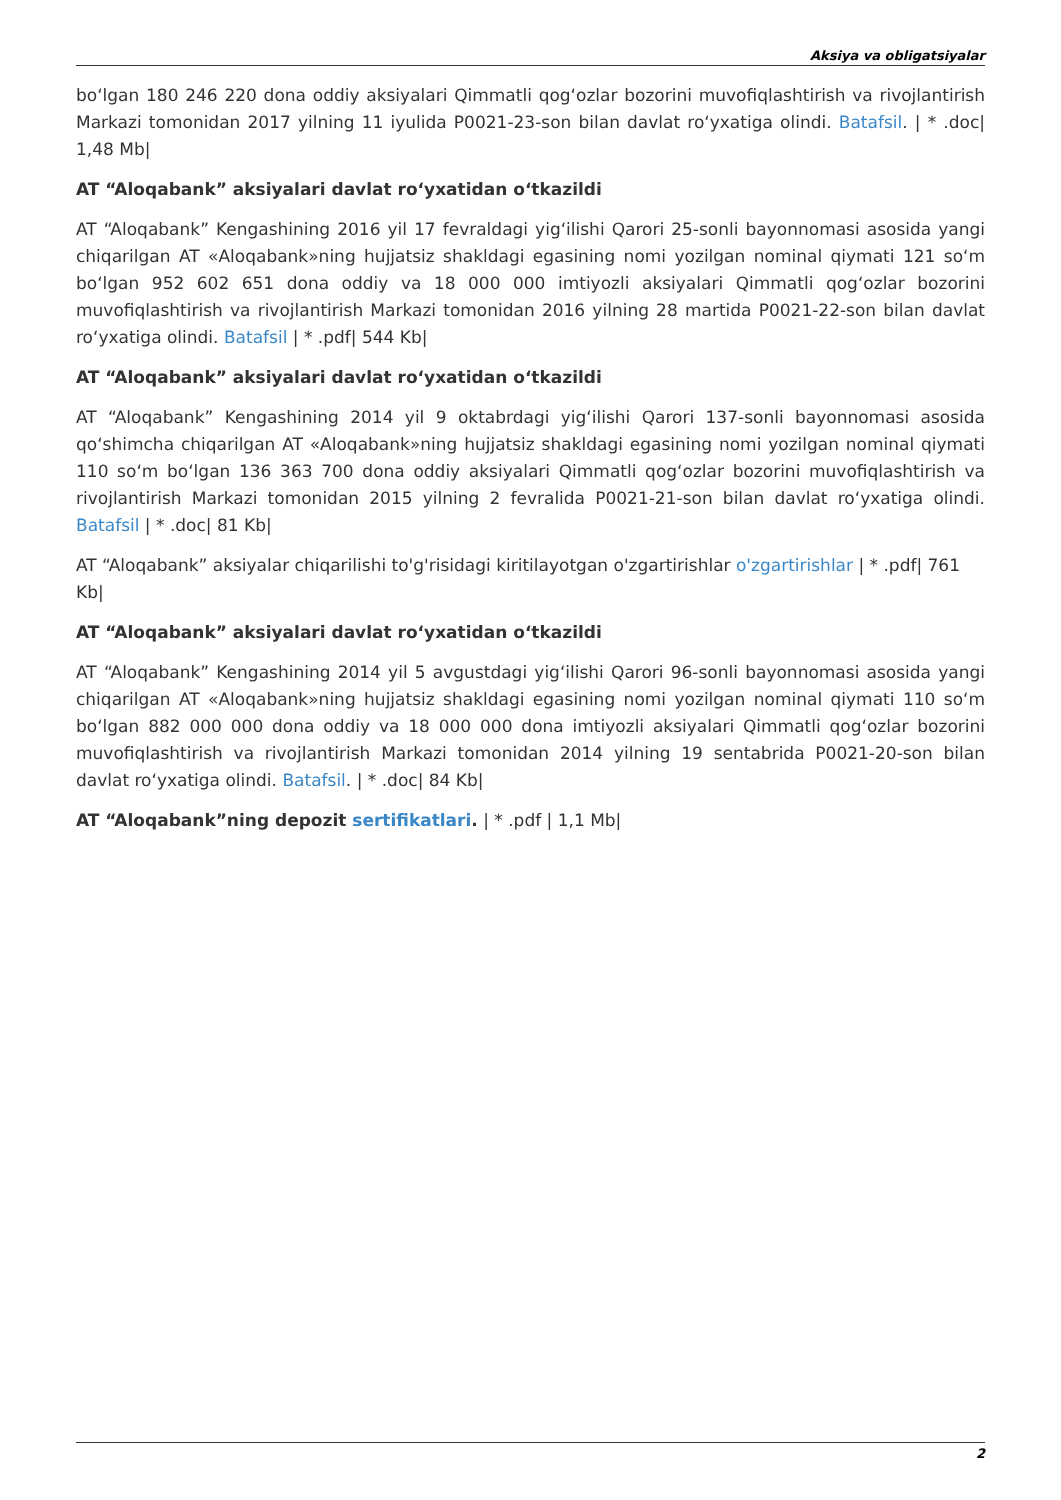Aksiya va obligatsiyalar
bo‘lgan 180 246 220 dona oddiy aksiyalari Qimmatli qog‘ozlar bozorini muvofiqlashtirish va rivojlantirish Markazi tomonidan 2017 yilning 11 iyulida P0021-23-son bilan davlat ro‘yxatiga olindi. Batafsil. | * .doc| 1,48 Mb|
AT “Aloqabank” aksiyalari davlat ro‘yxatidan o‘tkazildi
AT “Aloqabank” Kengashining 2016 yil 17 fevraldagi yig‘ilishi Qarori 25-sonli bayonnomasi asosida yangi chiqarilgan AT «Aloqabank»ning hujjatsiz shakldagi egasining nomi yozilgan nominal qiymati 121 so‘m bo‘lgan 952 602 651 dona oddiy va 18 000 000 imtiyozli aksiyalari Qimmatli qog‘ozlar bozorini muvofiqlashtirish va rivojlantirish Markazi tomonidan 2016 yilning 28 martida P0021-22-son bilan davlat ro‘yxatiga olindi. Batafsil | * .pdf| 544 Kb|
AT “Aloqabank” aksiyalari davlat ro‘yxatidan o‘tkazildi
AT “Aloqabank” Kengashining 2014 yil 9 oktabrdagi yig‘ilishi Qarori 137-sonli bayonnomasi asosida qo‘shimcha chiqarilgan AT «Aloqabank»ning hujjatsiz shakldagi egasining nomi yozilgan nominal qiymati 110 so‘m bo‘lgan 136 363 700 dona oddiy aksiyalari Qimmatli qog‘ozlar bozorini muvofiqlashtirish va rivojlantirish Markazi tomonidan 2015 yilning 2 fevralida P0021-21-son bilan davlat ro‘yxatiga olindi. Batafsil | * .doc| 81 Kb|
AT “Aloqabank” aksiyalar chiqarilishi to'g'risidagi kiritilayotgan o'zgartirishlar o'zgartirishlar | * .pdf| 761 Kb|
AT “Aloqabank” aksiyalari davlat ro‘yxatidan o‘tkazildi
AT “Aloqabank” Kengashining 2014 yil 5 avgustdagi yig‘ilishi Qarori 96-sonli bayonnomasi asosida yangi chiqarilgan AT «Aloqabank»ning hujjatsiz shakldagi egasining nomi yozilgan nominal qiymati 110 so‘m bo‘lgan 882 000 000 dona oddiy va 18 000 000 dona imtiyozli aksiyalari Qimmatli qog‘ozlar bozorini muvofiqlashtirish va rivojlantirish Markazi tomonidan 2014 yilning 19 sentabrida P0021-20-son bilan davlat ro‘yxatiga olindi. Batafsil. | * .doc| 84 Kb|
AT “Aloqabank”ning depozit sertifikatlari. | * .pdf | 1,1 Mb|
2